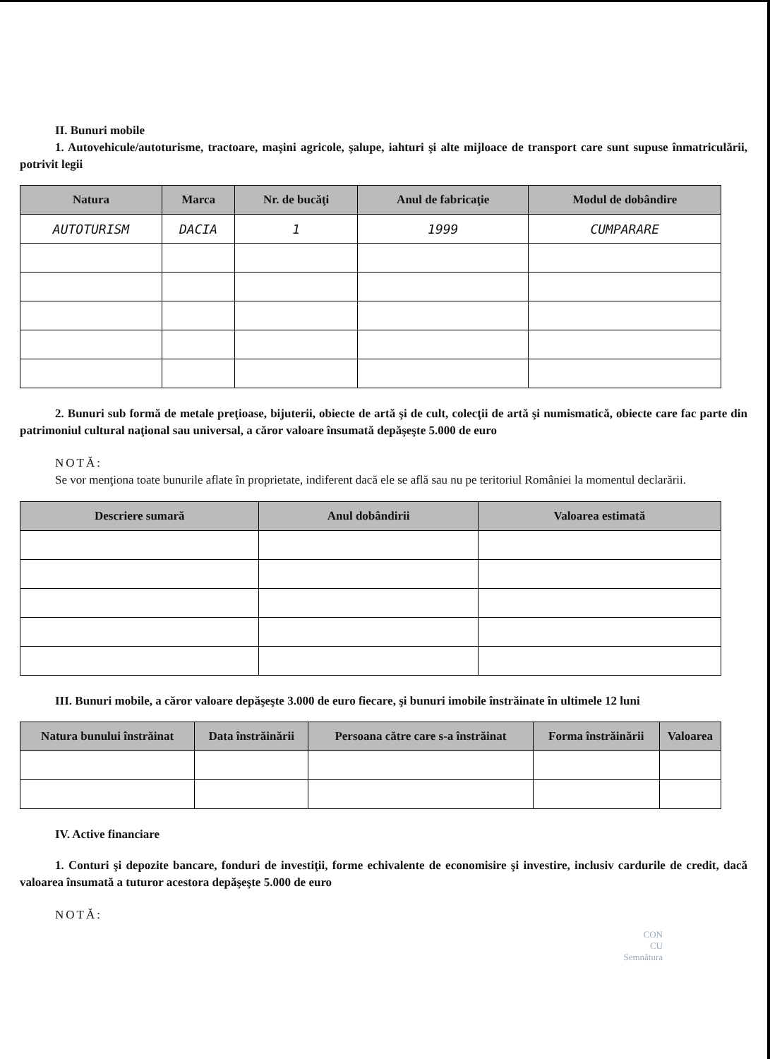II. Bunuri mobile
1. Autovehicule/autoturisme, tractoare, maşini agricole, şalupe, iahturi şi alte mijloace de transport care sunt supuse înmatriculării, potrivit legii
| Natura | Marca | Nr. de bucăţi | Anul de fabricaţie | Modul de dobândire |
| --- | --- | --- | --- | --- |
| AUTOTURISM | DACIA | 1 | 1999 | CUMPARARE |
2. Bunuri sub formă de metale preţioase, bijuterii, obiecte de artă şi de cult, colecţii de artă şi numismatică, obiecte care fac parte din patrimoniul cultural naţional sau universal, a căror valoare însumată depăşeşte 5.000 de euro
NOTĂ:
Se vor menţiona toate bunurile aflate în proprietate, indiferent dacă ele se află sau nu pe teritoriul României la momentul declarării.
| Descriere sumară | Anul dobândirii | Valoarea estimată |
| --- | --- | --- |
III. Bunuri mobile, a căror valoare depăşeşte 3.000 de euro fiecare, şi bunuri imobile înstrăinate în ultimele 12 luni
| Natura bunului înstrăinat | Data înstrăinării | Persoana către care s-a înstrăinat | Forma înstrăinării | Valoarea |
| --- | --- | --- | --- | --- |
IV. Active financiare
1. Conturi şi depozite bancare, fonduri de investiţii, forme echivalente de economisire şi investire, inclusiv cardurile de credit, dacă valoarea însumată a tuturor acestora depăşeşte 5.000 de euro
NOTĂ:
CON
CU
Semnătura